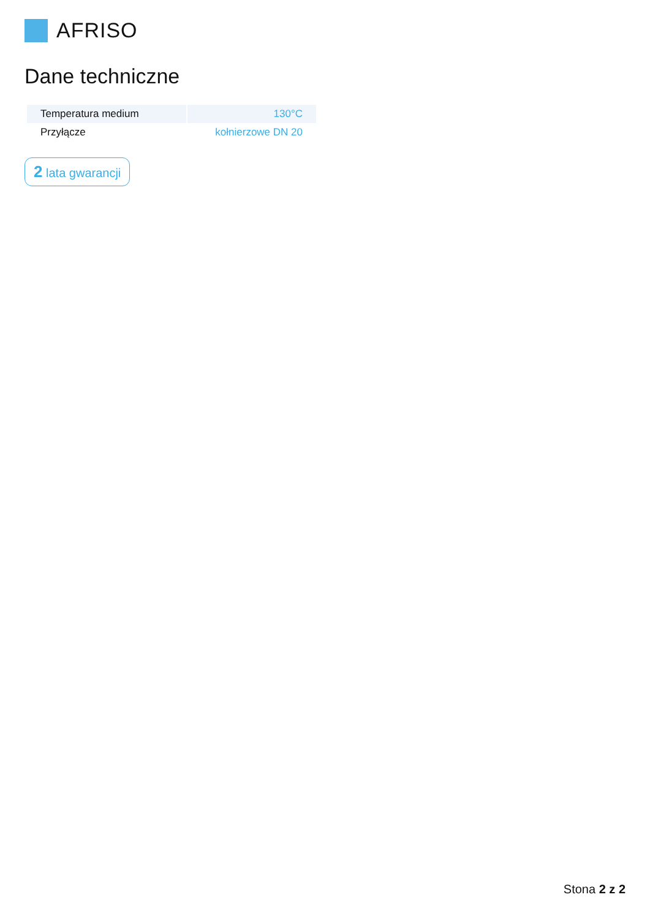AFRISO
Dane techniczne
| Temperatura medium | 130°C |
| Przyłącze | kołnierzowe DN 20 |
2 lata gwarancji
Stona 2 z 2